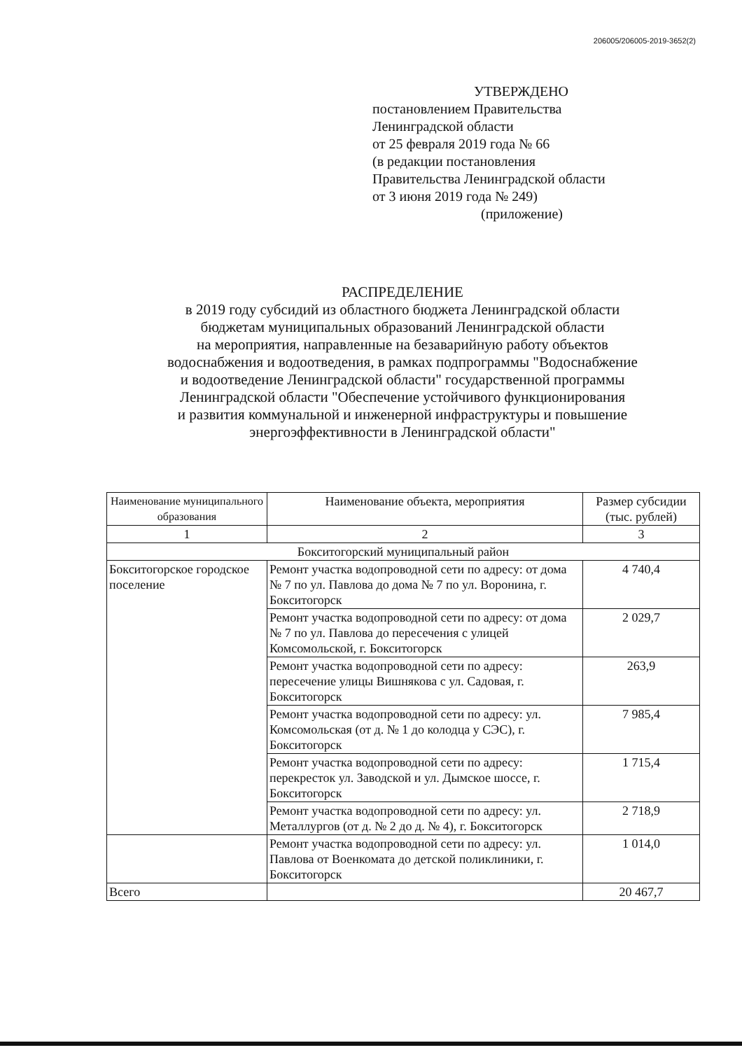206005/206005-2019-3652(2)
УТВЕРЖДЕНО
постановлением Правительства
Ленинградской области
от 25 февраля 2019 года № 66
(в редакции постановления
Правительства Ленинградской области
от 3 июня 2019 года № 249)
(приложение)
РАСПРЕДЕЛЕНИЕ
в 2019 году субсидий из областного бюджета Ленинградской области
бюджетам муниципальных образований Ленинградской области
на мероприятия, направленные на безаварийную работу объектов
водоснабжения и водоотведения, в рамках подпрограммы "Водоснабжение
и водоотведение Ленинградской области" государственной программы
Ленинградской области "Обеспечение устойчивого функционирования
и развития коммунальной и инженерной инфраструктуры и повышение
энергоэффективности в Ленинградской области"
| Наименование муниципального образования | Наименование объекта, мероприятия | Размер субсидии (тыс. рублей) |
| --- | --- | --- |
| 1 | 2 | 3 |
| Бокситогорский муниципальный район | | |
| Бокситогорское городское поселение | Ремонт участка водопроводной сети по адресу: от дома № 7 по ул. Павлова до дома № 7 по ул. Воронина, г. Бокситогорск | 4 740,4 |
| | Ремонт участка водопроводной сети по адресу: от дома № 7 по ул. Павлова до пересечения с улицей Комсомольской, г. Бокситогорск | 2 029,7 |
| | Ремонт участка водопроводной сети по адресу: пересечение улицы Вишнякова с ул. Садовая, г. Бокситогорск | 263,9 |
| | Ремонт участка водопроводной сети по адресу: ул. Комсомольская (от д. № 1 до колодца у СЭС), г. Бокситогорск | 7 985,4 |
| | Ремонт участка водопроводной сети по адресу: перекресток ул. Заводской и ул. Дымское шоссе, г. Бокситогорск | 1 715,4 |
| | Ремонт участка водопроводной сети по адресу: ул. Металлургов (от д. № 2 до д. № 4), г. Бокситогорск | 2 718,9 |
| | Ремонт участка водопроводной сети по адресу: ул. Павлова от Военкомата до детской поликлиники, г. Бокситогорск | 1 014,0 |
| Всего | | 20 467,7 |